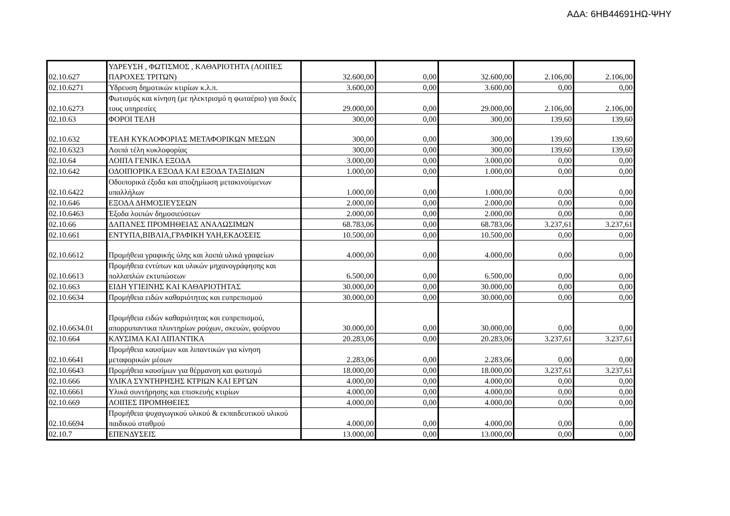ΑΔΑ: 6ΗΒ44691ΗΩ-ΨΗΥ
| 02.10.627 | ΥΔΡΕΥΣΗ , ΦΩΤΙΣΜΟΣ , ΚΑΘΑΡΙΟΤΗΤΑ (ΛΟΙΠΕΣ ΠΑΡΟΧΕΣ ΤΡΙΤΩΝ) | 32.600,00 | 0,00 | 32.600,00 | 2.106,00 | 2.106,00 |
| 02.10.6271 | Ύδρευση δημοτικών κτιρίων κ.λ.π. | 3.600,00 | 0,00 | 3.600,00 | 0,00 | 0,00 |
| 02.10.6273 | Φωτισμός και κίνηση (με ηλεκτρισμό η φωταέριο) για δικές τους υπηρεσίες | 29.000,00 | 0,00 | 29.000,00 | 2.106,00 | 2.106,00 |
| 02.10.63 | ΦΟΡΟΙ ΤΕΛΗ | 300,00 | 0,00 | 300,00 | 139,60 | 139,60 |
| 02.10.632 | ΤΕΛΗ ΚΥΚΛΟΦΟΡΙΑΣ ΜΕΤΑΦΟΡΙΚΩΝ ΜΕΣΩΝ | 300,00 | 0,00 | 300,00 | 139,60 | 139,60 |
| 02.10.6323 | Λοιπά τέλη κυκλοφορίας | 300,00 | 0,00 | 300,00 | 139,60 | 139,60 |
| 02.10.64 | ΛΟΙΠΑ ΓΕΝΙΚΑ ΕΞΟΔΑ | 3.000,00 | 0,00 | 3.000,00 | 0,00 | 0,00 |
| 02.10.642 | ΟΔΟΙΠΟΡΙΚΑ ΕΞΟΔΑ ΚΑΙ ΕΞΟΔΑ ΤΑΞΙΔΙΩΝ | 1.000,00 | 0,00 | 1.000,00 | 0,00 | 0,00 |
| 02.10.6422 | Οδοιπορικά έξοδα και αποζημίωση μετακινούμενων υπαλλήλων | 1.000,00 | 0,00 | 1.000,00 | 0,00 | 0,00 |
| 02.10.646 | ΕΞΟΔΑ ΔΗΜΟΣΙΕΥΣΕΩΝ | 2.000,00 | 0,00 | 2.000,00 | 0,00 | 0,00 |
| 02.10.6463 | Έξοδα λοιπών δημοσιεύσεων | 2.000,00 | 0,00 | 2.000,00 | 0,00 | 0,00 |
| 02.10.66 | ΔΑΠΑΝΕΣ ΠΡΟΜΗΘΕΙΑΣ ΑΝΑΛΩΣΙΜΩΝ | 68.783,06 | 0,00 | 68.783,06 | 3.237,61 | 3.237,61 |
| 02.10.661 | ΕΝΤΥΠΑ,ΒΙΒΛΙΑ,ΓΡΑΦΙΚΗ ΥΛΗ,ΕΚΔΟΣΕΙΣ | 10.500,00 | 0,00 | 10.500,00 | 0,00 | 0,00 |
| 02.10.6612 | Προμήθεια γραφικής ύλης και λοιπά υλικά γραφείων | 4.000,00 | 0,00 | 4.000,00 | 0,00 | 0,00 |
| 02.10.6613 | Προμήθεια εντύπων και υλικών μηχανογράφησης και πολλαπλών εκτυπώσεων | 6.500,00 | 0,00 | 6.500,00 | 0,00 | 0,00 |
| 02.10.663 | ΕΙΔΗ ΥΓΙΕΙΝΗΣ ΚΑΙ ΚΑΘΑΡΙΟΤΗΤΑΣ | 30.000,00 | 0,00 | 30.000,00 | 0,00 | 0,00 |
| 02.10.6634 | Προμήθεια ειδών καθαριότητας και ευπρεπισμού | 30.000,00 | 0,00 | 30.000,00 | 0,00 | 0,00 |
| 02.10.6634.01 | Προμήθεια ειδών καθαριότητας και ευπρεπισμού, απορρυπαντικα πλυντηρίων ρούχων, σκευών, φούρνου | 30.000,00 | 0,00 | 30.000,00 | 0,00 | 0,00 |
| 02.10.664 | ΚΑΥΣΙΜΑ ΚΑΙ ΛΙΠΑΝΤΙΚΑ | 20.283,06 | 0,00 | 20.283,06 | 3.237,61 | 3.237,61 |
| 02.10.6641 | Προμήθεια καυσίμων και λιπαντικών για κίνηση μεταφορικών μέσων | 2.283,06 | 0,00 | 2.283,06 | 0,00 | 0,00 |
| 02.10.6643 | Προμήθεια καυσίμων για θέρμανση και φωτισμό | 18.000,00 | 0,00 | 18.000,00 | 3.237,61 | 3.237,61 |
| 02.10.666 | ΥΛΙΚΑ ΣΥΝΤΗΡΗΣΗΣ ΚΤΡΙΩΝ ΚΑΙ ΕΡΓΩΝ | 4.000,00 | 0,00 | 4.000,00 | 0,00 | 0,00 |
| 02.10.6661 | Υλικά συντήρησης και επισκευής κτιρίων | 4.000,00 | 0,00 | 4.000,00 | 0,00 | 0,00 |
| 02.10.669 | ΛΟΙΠΕΣ ΠΡΟΜΗΘΕΙΕΣ | 4.000,00 | 0,00 | 4.000,00 | 0,00 | 0,00 |
| 02.10.6694 | Προμήθεια ψυχαγωγικού υλικού & εκπαιδευτικού υλικού παιδικού σταθμού | 4.000,00 | 0,00 | 4.000,00 | 0,00 | 0,00 |
| 02.10.7 | ΕΠΕΝΔΥΣΕΙΣ | 13.000,00 | 0,00 | 13.000,00 | 0,00 | 0,00 |